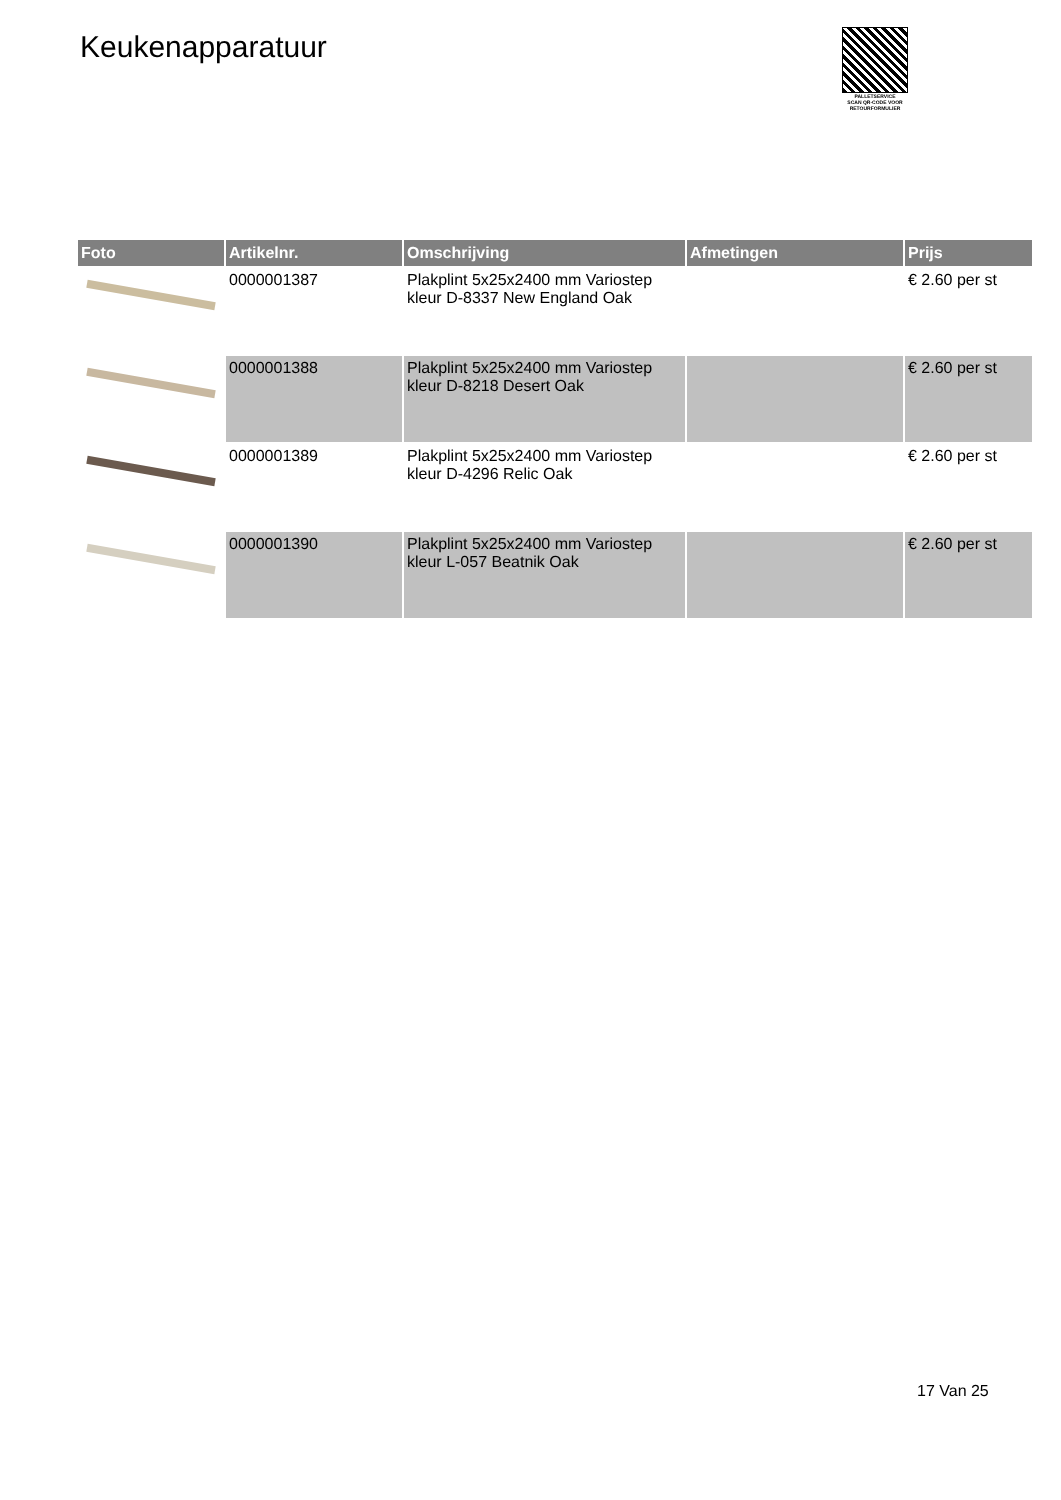Keukenapparatuur
PALLETSERVICE
SCAN QR-CODE VOOR RETOURFORMULIER
| Foto | Artikelnr. | Omschrijving | Afmetingen | Prijs |
| --- | --- | --- | --- | --- |
| | 0000001387 | Plakplint 5x25x2400 mm Variostep kleur D-8337 New England Oak | | € 2.60 per st |
| | 0000001388 | Plakplint 5x25x2400 mm Variostep kleur D-8218 Desert Oak | | € 2.60 per st |
| | 0000001389 | Plakplint 5x25x2400 mm Variostep kleur D-4296 Relic Oak | | € 2.60 per st |
| | 0000001390 | Plakplint 5x25x2400 mm Variostep kleur L-057 Beatnik Oak | | € 2.60 per st |
17 Van 25